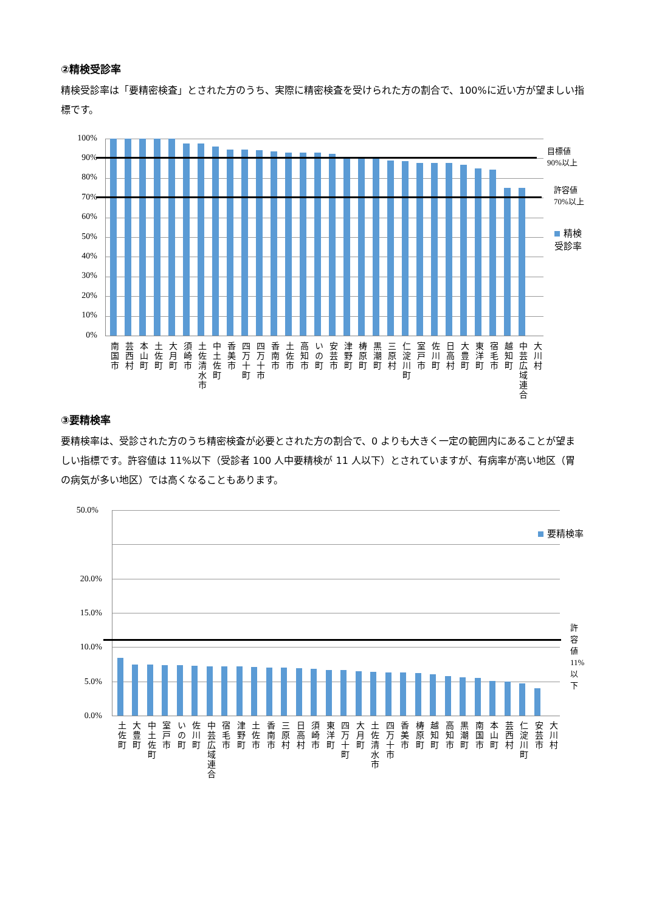②精検受診率
精検受診率は「要精密検査」とされた方のうち、実際に精密検査を受けられた方の割合で、100%に近い方が望ましい指標です。
100%
90%
80%
70%
60%
50%
40%
30%
20%
10%
0%
目標値
90%以上
許容値
70%以上
精検受診率
南国市
芸西村
本山町
土佐町
大月町
須崎市
土佐清水市
中土佐町
香美市
四万十町
四万十市
香南市
土佐市
高知市
いの町
安芸市
津野町
梼原町
黒潮町
三原村
仁淀川町
室戸市
佐川町
日高村
大豊町
東洋町
宿毛市
越知町
中芸広域連合
大川村
③要精検率
要精検率は、受診された方のうち精密検査が必要とされた方の割合で、0 よりも大きく一定の範囲内にあることが望ましい指標です。許容値は 11%以下（受診者 100 人中要精検が 11 人以下）とされていますが、有病率が高い地区（胃の病気が多い地区）では高くなることもあります。
50.0%
20.0%
15.0%
10.0%
5.0%
0.0%
許容値
11%以下
要精検率
土佐町
大豊町
中土佐町
室戸市
いの町
佐川町
中芸広域連合
宿毛市
津野町
土佐市
香南市
三原村
日高村
須崎市
東洋町
四万十町
大月町
土佐清水市
四万十市
香美市
梼原町
越知町
高知市
黒潮町
南国市
本山町
芸西村
仁淀川町
安芸市
大川村